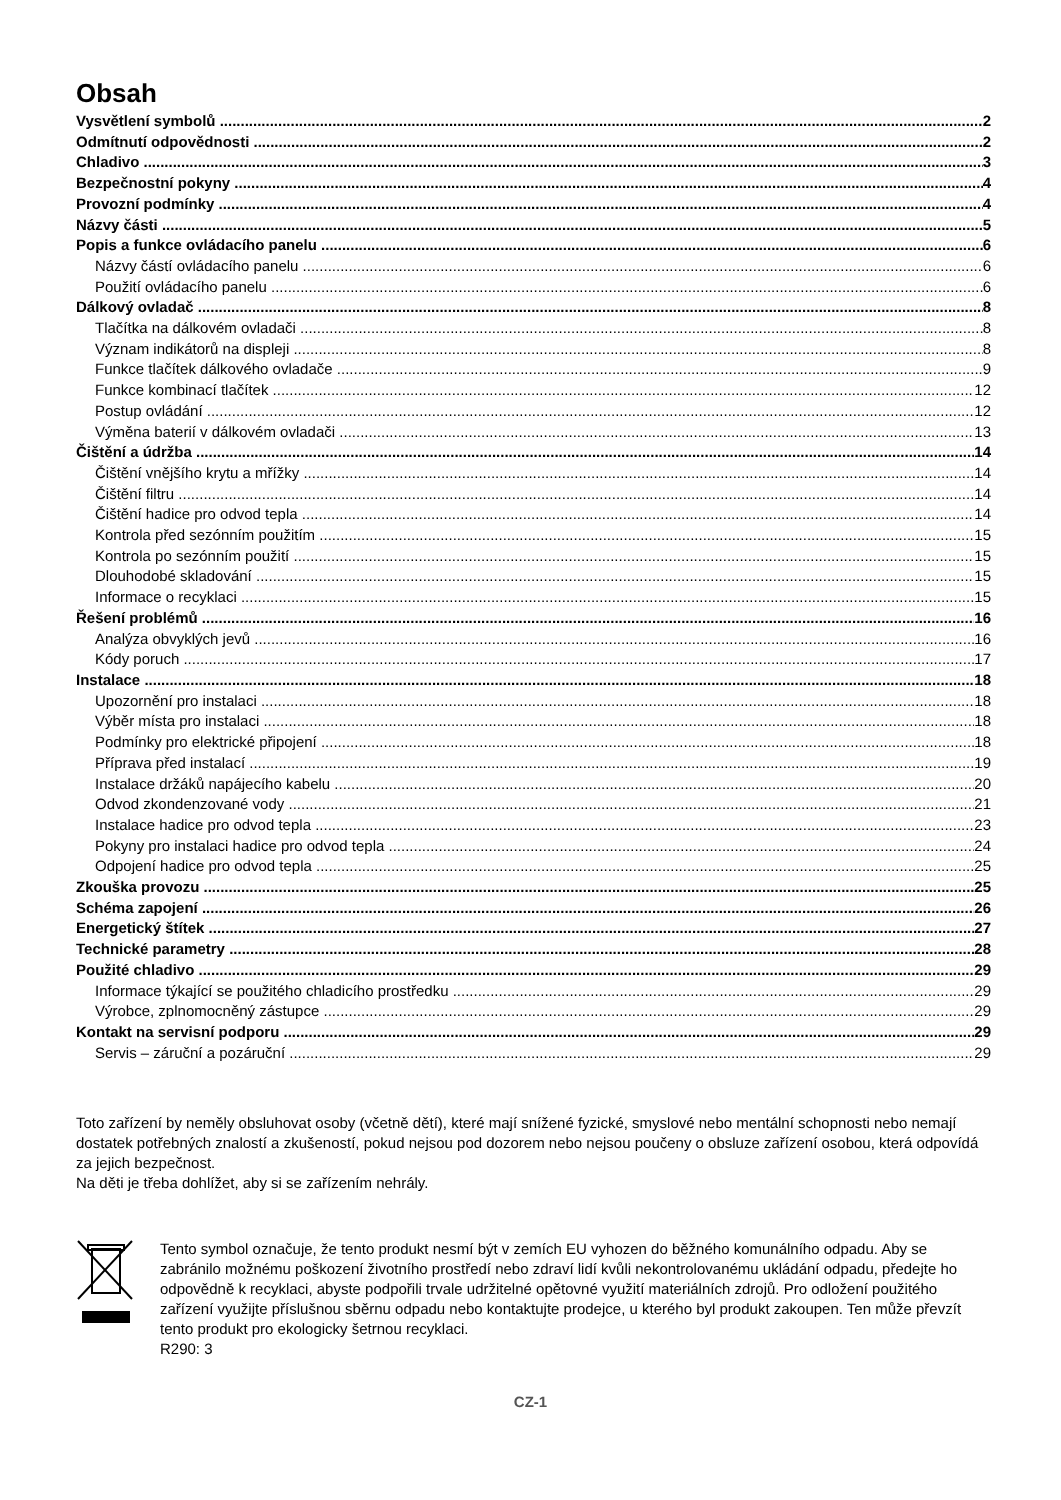Obsah
Vysvětlení symbolů 2
Odmítnutí odpovědnosti 2
Chladivo 3
Bezpečnostní pokyny 4
Provozní podmínky 4
Názvy části 5
Popis a funkce ovládacího panelu 6
Názvy částí ovládacího panelu 6
Použití ovládacího panelu 6
Dálkový ovladač 8
Tlačítka na dálkovém ovladači 8
Význam indikátorů na displeji 8
Funkce tlačítek dálkového ovladače 9
Funkce kombinací tlačítek 12
Postup ovládání 12
Výměna baterií v dálkovém ovladači 13
Čištění a údržba 14
Čištění vnějšího krytu a mřížky 14
Čištění filtru 14
Čištění hadice pro odvod tepla 14
Kontrola před sezónním použitím 15
Kontrola po sezónním použití 15
Dlouhodobé skladování 15
Informace o recyklaci 15
Řešení problémů 16
Analýza obvyklých jevů 16
Kódy poruch 17
Instalace 18
Upozornění pro instalaci 18
Výběr místa pro instalaci 18
Podmínky pro elektrické připojení 18
Příprava před instalací 19
Instalace držáků napájecího kabelu 20
Odvod zkondenzované vody 21
Instalace hadice pro odvod tepla 23
Pokyny pro instalaci hadice pro odvod tepla 24
Odpojení hadice pro odvod tepla 25
Zkouška provozu 25
Schéma zapojení 26
Energetický štítek 27
Technické parametry 28
Použité chladivo 29
Informace týkající se použitého chladicího prostředku 29
Výrobce, zplnomocněný zástupce 29
Kontakt na servisní podporu 29
Servis – záruční a pozáruční 29
Toto zařízení by neměly obsluhovat osoby (včetně dětí), které mají snížené fyzické, smyslové nebo mentální schopnosti nebo nemají dostatek potřebných znalostí a zkušeností, pokud nejsou pod dozorem nebo nejsou poučeny o obsluze zařízení osobou, která odpovídá za jejich bezpečnost.
Na děti je třeba dohlížet, aby si se zařízením nehrály.
Tento symbol označuje, že tento produkt nesmí být v zemích EU vyhozen do běžného komunálního odpadu. Aby se zabránilo možnému poškození životního prostředí nebo zdraví lidí kvůli nekontrolovanému ukládání odpadu, předejte ho odpovědně k recyklaci, abyste podpořili trvale udržitelné opětovné využití materiálních zdrojů. Pro odložení použitého zařízení využijte příslušnou sběrnu odpadu nebo kontaktujte prodejce, u kterého byl produkt zakoupen. Ten může převzít tento produkt pro ekologicky šetrnou recyklaci.
R290: 3
CZ-1